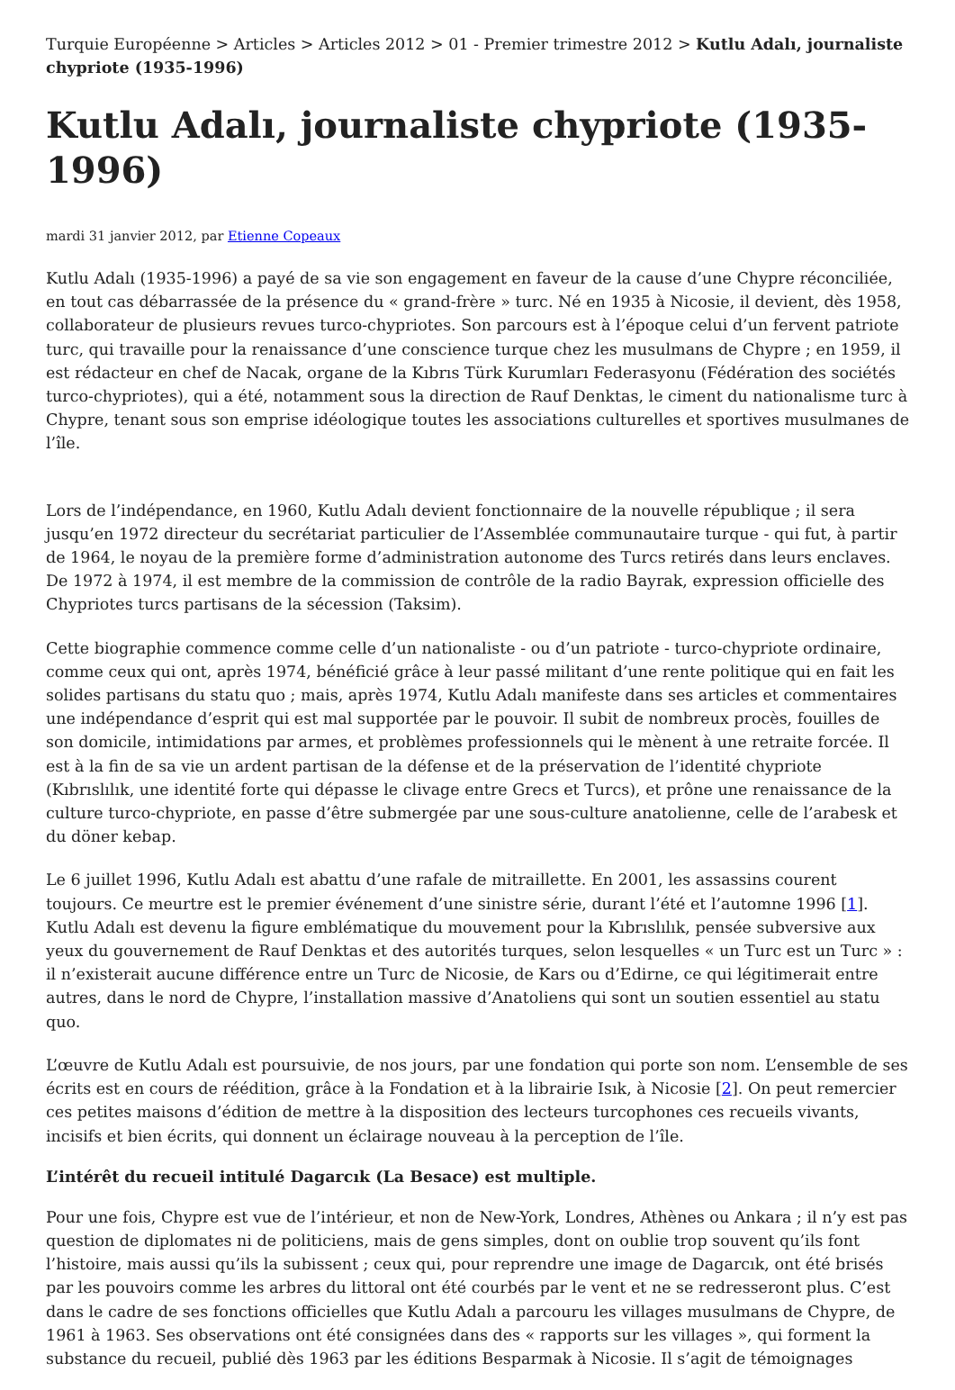Turquie Européenne > Articles > Articles 2012 > 01 - Premier trimestre 2012 > Kutlu Adalı, journaliste chypriote (1935-1996)
Kutlu Adalı, journaliste chypriote (1935-1996)
mardi 31 janvier 2012, par Etienne Copeaux
Kutlu Adalı (1935-1996) a payé de sa vie son engagement en faveur de la cause d’une Chypre réconciliée, en tout cas débarrassée de la présence du « grand-frère » turc. Né en 1935 à Nicosie, il devient, dès 1958, collaborateur de plusieurs revues turco-chypriotes. Son parcours est à l’époque celui d’un fervent patriote turc, qui travaille pour la renaissance d’une conscience turque chez les musulmans de Chypre ; en 1959, il est rédacteur en chef de Nacak, organe de la Kıbrıs Türk Kurumları Federasyonu (Fédération des sociétés turco-chypriotes), qui a été, notamment sous la direction de Rauf Denktas, le ciment du nationalisme turc à Chypre, tenant sous son emprise idéologique toutes les associations culturelles et sportives musulmanes de l’île.
Lors de l’indépendance, en 1960, Kutlu Adalı devient fonctionnaire de la nouvelle république ; il sera jusqu’en 1972 directeur du secrétariat particulier de l’Assemblée communautaire turque - qui fut, à partir de 1964, le noyau de la première forme d’administration autonome des Turcs retirés dans leurs enclaves. De 1972 à 1974, il est membre de la commission de contrôle de la radio Bayrak, expression officielle des Chypriotes turcs partisans de la sécession (Taksim).
Cette biographie commence comme celle d’un nationaliste - ou d’un patriote - turco-chypriote ordinaire, comme ceux qui ont, après 1974, bénéficié grâce à leur passé militant d’une rente politique qui en fait les solides partisans du statu quo ; mais, après 1974, Kutlu Adalı manifeste dans ses articles et commentaires une indépendance d’esprit qui est mal supportée par le pouvoir. Il subit de nombreux procès, fouilles de son domicile, intimidations par armes, et problèmes professionnels qui le mènent à une retraite forcée. Il est à la fin de sa vie un ardent partisan de la défense et de la préservation de l’identité chypriote (Kıbrıslılık, une identité forte qui dépasse le clivage entre Grecs et Turcs), et prône une renaissance de la culture turco-chypriote, en passe d’être submergée par une sous-culture anatolienne, celle de l’arabesk et du döner kebap.
Le 6 juillet 1996, Kutlu Adalı est abattu d’une rafale de mitraillette. En 2001, les assassins courent toujours. Ce meurtre est le premier événement d’une sinistre série, durant l’été et l’automne 1996 [1]. Kutlu Adalı est devenu la figure emblématique du mouvement pour la Kıbrıslılık, pensée subversive aux yeux du gouvernement de Rauf Denktas et des autorités turques, selon lesquelles « un Turc est un Turc » : il n’existerait aucune différence entre un Turc de Nicosie, de Kars ou d’Edirne, ce qui légitimerait entre autres, dans le nord de Chypre, l’installation massive d’Anatoliens qui sont un soutien essentiel au statu quo.
L’œuvre de Kutlu Adalı est poursuivie, de nos jours, par une fondation qui porte son nom. L’ensemble de ses écrits est en cours de réédition, grâce à la Fondation et à la librairie Isık, à Nicosie [2]. On peut remercier ces petites maisons d’édition de mettre à la disposition des lecteurs turcophones ces recueils vivants, incisifs et bien écrits, qui donnent un éclairage nouveau à la perception de l’île.
L’intérêt du recueil intitulé Dagarcık (La Besace) est multiple.
Pour une fois, Chypre est vue de l’intérieur, et non de New-York, Londres, Athènes ou Ankara ; il n’y est pas question de diplomates ni de politiciens, mais de gens simples, dont on oublie trop souvent qu’ils font l’histoire, mais aussi qu’ils la subissent ; ceux qui, pour reprendre une image de Dagarcık, ont été brisés par les pouvoirs comme les arbres du littoral ont été courbés par le vent et ne se redresseront plus. C’est dans le cadre de ses fonctions officielles que Kutlu Adalı a parcouru les villages musulmans de Chypre, de 1961 à 1963. Ses observations ont été consignées dans des « rapports sur les villages », qui forment la substance du recueil, publié dès 1963 par les éditions Besparmak à Nicosie. Il s’agit de témoignages